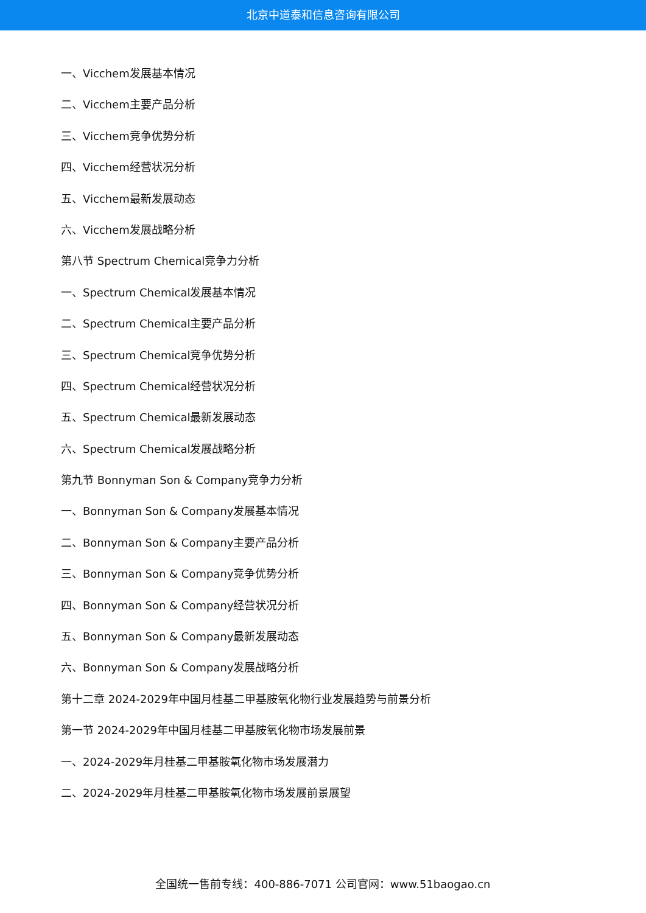北京中道泰和信息咨询有限公司
一、Vicchem发展基本情况
二、Vicchem主要产品分析
三、Vicchem竞争优势分析
四、Vicchem经营状况分析
五、Vicchem最新发展动态
六、Vicchem发展战略分析
第八节 Spectrum Chemical竞争力分析
一、Spectrum Chemical发展基本情况
二、Spectrum Chemical主要产品分析
三、Spectrum Chemical竞争优势分析
四、Spectrum Chemical经营状况分析
五、Spectrum Chemical最新发展动态
六、Spectrum Chemical发展战略分析
第九节 Bonnyman Son & Company竞争力分析
一、Bonnyman Son & Company发展基本情况
二、Bonnyman Son & Company主要产品分析
三、Bonnyman Son & Company竞争优势分析
四、Bonnyman Son & Company经营状况分析
五、Bonnyman Son & Company最新发展动态
六、Bonnyman Son & Company发展战略分析
第十二章 2024-2029年中国月桂基二甲基胺氧化物行业发展趋势与前景分析
第一节 2024-2029年中国月桂基二甲基胺氧化物市场发展前景
一、2024-2029年月桂基二甲基胺氧化物市场发展潜力
二、2024-2029年月桂基二甲基胺氧化物市场发展前景展望
全国统一售前专线：400-886-7071 公司官网：www.51baogao.cn